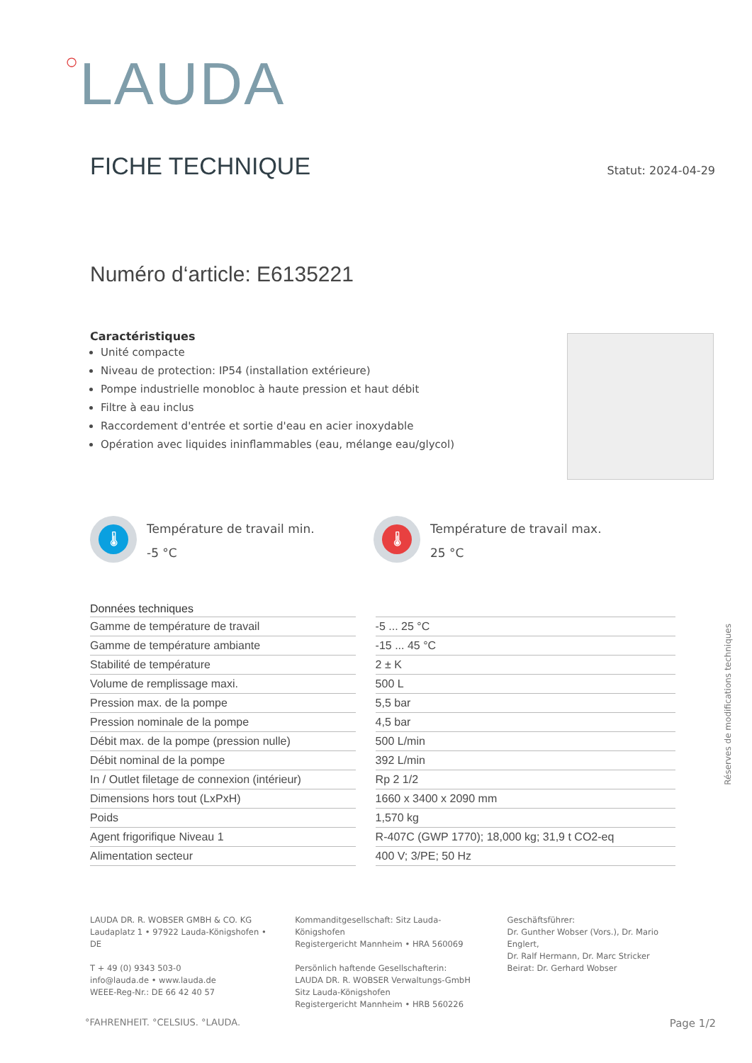○LAUDA
FICHE TECHNIQUE
Statut: 2024-04-29
Numéro d‘article: E6135221
Caractéristiques
Unité compacte
Niveau de protection: IP54 (installation extérieure)
Pompe industrielle monobloc à haute pression et haut débit
Filtre à eau inclus
Raccordement d'entrée et sortie d'eau en acier inoxydable
Opération avec liquides ininflammables (eau, mélange eau/glycol)
🌡
Température de travail min.
-5 °C
🌡
Température de travail max.
25 °C
Réserves de modifications techniques
| Données techniques | |
| --- | --- |
| Gamme de température de travail | -5 ... 25 °C |
| Gamme de température ambiante | -15 ... 45 °C |
| Stabilité de température | 2 ± K |
| Volume de remplissage maxi. | 500 L |
| Pression max. de la pompe | 5,5 bar |
| Pression nominale de la pompe | 4,5 bar |
| Débit max. de la pompe (pression nulle) | 500 L/min |
| Débit nominal de la pompe | 392 L/min |
| In / Outlet filetage de connexion (intérieur) | Rp 2 1/2 |
| Dimensions hors tout (LxPxH) | 1660 x 3400 x 2090 mm |
| Poids | 1,570 kg |
| Agent frigorifique Niveau 1 | R-407C (GWP 1770); 18,000 kg; 31,9 t CO2-eq |
| Alimentation secteur | 400 V; 3/PE; 50 Hz |
LAUDA DR. R. WOBSER GMBH & CO. KG
Laudaplatz 1 • 97922 Lauda-Königshofen • DE
T + 49 (0) 9343 503-0
info@lauda.de • www.lauda.de
WEEE-Reg-Nr.: DE 66 42 40 57
Kommanditgesellschaft: Sitz Lauda-Königshofen
Registergericht Mannheim • HRA 560069
Persönlich haftende Gesellschafterin:
LAUDA DR. R. WOBSER Verwaltungs-GmbH
Sitz Lauda-Königshofen
Registergericht Mannheim • HRB 560226
Geschäftsführer:
Dr. Gunther Wobser (Vors.), Dr. Mario Englert,
Dr. Ralf Hermann, Dr. Marc Stricker
Beirat: Dr. Gerhard Wobser
°FAHRENHEIT. °CELSIUS. °LAUDA. Page 1/2